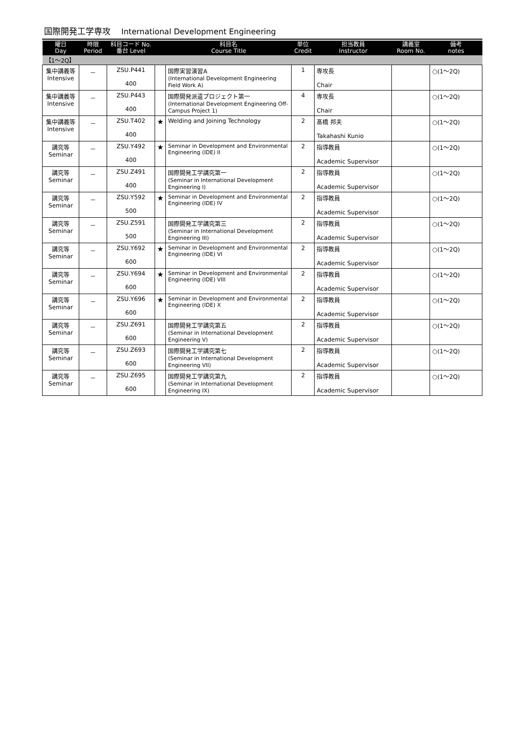国際開発工学専攻 International Development Engineering
| 曜日 Day | 時限 Period | 科目コード No. 番台 Level | | 科目名 Course Title | 単位 Credit | 担当教員 Instructor | 講義室 Room No. | 備考 notes |
| --- | --- | --- | --- | --- | --- | --- | --- | --- |
| 【1～2Q】 | | | | | | | | |
| 集中講義等 Intensive | － | ZSU.P441 400 | | 国際実習演習A (International Development Engineering Field Work A) | 1 | 専攻長 Chair | | ○(1～2Q) |
| 集中講義等 Intensive | － | ZSU.P443 400 | | 国際開発派遣プロジェクト第一 (International Development Engineering Off-Campus Project 1) | 4 | 専攻長 Chair | | ○(1～2Q) |
| 集中講義等 Intensive | － | ZSU.T402 400 | ★ | Welding and Joining Technology | 2 | 髙橋 邦夫 Takahashi Kunio | | ○(1～2Q) |
| 講究等 Seminar | － | ZSU.Y492 400 | ★ | Seminar in Development and Environmental Engineering (IDE) II | 2 | 指導教員 Academic Supervisor | | ○(1～2Q) |
| 講究等 Seminar | － | ZSU.Z491 400 | | 国際開発工学講究第一 (Seminar in International Development Engineering I) | 2 | 指導教員 Academic Supervisor | | ○(1～2Q) |
| 講究等 Seminar | － | ZSU.Y592 500 | ★ | Seminar in Development and Environmental Engineering (IDE) IV | 2 | 指導教員 Academic Supervisor | | ○(1～2Q) |
| 講究等 Seminar | － | ZSU.Z591 500 | | 国際開発工学講究第三 (Seminar in International Development Engineering III) | 2 | 指導教員 Academic Supervisor | | ○(1～2Q) |
| 講究等 Seminar | － | ZSU.Y692 600 | ★ | Seminar in Development and Environmental Engineering (IDE) VI | 2 | 指導教員 Academic Supervisor | | ○(1～2Q) |
| 講究等 Seminar | － | ZSU.Y694 600 | ★ | Seminar in Development and Environmental Engineering (IDE) VIII | 2 | 指導教員 Academic Supervisor | | ○(1～2Q) |
| 講究等 Seminar | － | ZSU.Y696 600 | ★ | Seminar in Development and Environmental Engineering (IDE) X | 2 | 指導教員 Academic Supervisor | | ○(1～2Q) |
| 講究等 Seminar | － | ZSU.Z691 600 | | 国際開発工学講究第五 (Seminar in International Development Engineering V) | 2 | 指導教員 Academic Supervisor | | ○(1～2Q) |
| 講究等 Seminar | － | ZSU.Z693 600 | | 国際開発工学講究第七 (Seminar in International Development Engineering VII) | 2 | 指導教員 Academic Supervisor | | ○(1～2Q) |
| 講究等 Seminar | － | ZSU.Z695 600 | | 国際開発工学講究第九 (Seminar in International Development Engineering IX) | 2 | 指導教員 Academic Supervisor | | ○(1～2Q) |